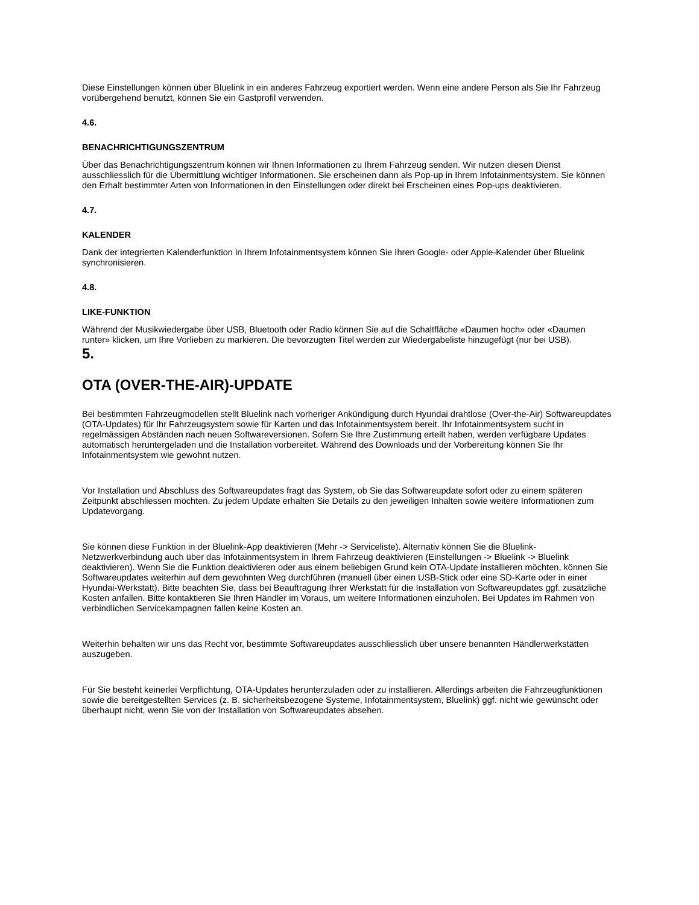Diese Einstellungen können über Bluelink in ein anderes Fahrzeug exportiert werden. Wenn eine andere Person als Sie Ihr Fahrzeug vorübergehend benutzt, können Sie ein Gastprofil verwenden.
4.6.
BENACHRICHTIGUNGSZENTRUM
Über das Benachrichtigungszentrum können wir Ihnen Informationen zu Ihrem Fahrzeug senden. Wir nutzen diesen Dienst ausschliesslich für die Übermittlung wichtiger Informationen. Sie erscheinen dann als Pop-up in Ihrem Infotainmentsystem. Sie können den Erhalt bestimmter Arten von Informationen in den Einstellungen oder direkt bei Erscheinen eines Pop-ups deaktivieren.
4.7.
KALENDER
Dank der integrierten Kalenderfunktion in Ihrem Infotainmentsystem können Sie Ihren Google- oder Apple-Kalender über Bluelink synchronisieren.
4.8.
LIKE-FUNKTION
Während der Musikwiedergabe über USB, Bluetooth oder Radio können Sie auf die Schaltfläche «Daumen hoch» oder «Daumen runter» klicken, um Ihre Vorlieben zu markieren. Die bevorzugten Titel werden zur Wiedergabeliste hinzugefügt (nur bei USB).
5.
OTA (OVER-THE-AIR)-UPDATE
Bei bestimmten Fahrzeugmodellen stellt Bluelink nach vorheriger Ankündigung durch Hyundai drahtlose (Over-the-Air) Softwareupdates (OTA-Updates) für Ihr Fahrzeugsystem sowie für Karten und das Infotainmentsystem bereit. Ihr Infotainmentsystem sucht in regelmässigen Abständen nach neuen Softwareversionen. Sofern Sie Ihre Zustimmung erteilt haben, werden verfügbare Updates automatisch heruntergeladen und die Installation vorbereitet. Während des Downloads und der Vorbereitung können Sie Ihr Infotainmentsystem wie gewohnt nutzen.
Vor Installation und Abschluss des Softwareupdates fragt das System, ob Sie das Softwareupdate sofort oder zu einem späteren Zeitpunkt abschliessen möchten. Zu jedem Update erhalten Sie Details zu den jeweiligen Inhalten sowie weitere Informationen zum Updatevorgang.
Sie können diese Funktion in der Bluelink-App deaktivieren (Mehr -> Serviceliste). Alternativ können Sie die Bluelink-Netzwerkverbindung auch über das Infotainmentsystem in Ihrem Fahrzeug deaktivieren (Einstellungen -> Bluelink -> Bluelink deaktivieren). Wenn Sie die Funktion deaktivieren oder aus einem beliebigen Grund kein OTA-Update installieren möchten, können Sie Softwareupdates weiterhin auf dem gewohnten Weg durchführen (manuell über einen USB-Stick oder eine SD-Karte oder in einer Hyundai-Werkstatt). Bitte beachten Sie, dass bei Beauftragung Ihrer Werkstatt für die Installation von Softwareupdates ggf. zusätzliche Kosten anfallen. Bitte kontaktieren Sie Ihren Händler im Voraus, um weitere Informationen einzuholen. Bei Updates im Rahmen von verbindlichen Servicekampagnen fallen keine Kosten an.
Weiterhin behalten wir uns das Recht vor, bestimmte Softwareupdates ausschliesslich über unsere benannten Händlerwerkstätten auszugeben.
Für Sie besteht keinerlei Verpflichtung, OTA-Updates herunterzuladen oder zu installieren. Allerdings arbeiten die Fahrzeugfunktionen sowie die bereitgestellten Services (z. B. sicherheitsbezogene Systeme, Infotainmentsystem, Bluelink) ggf. nicht wie gewünscht oder überhaupt nicht, wenn Sie von der Installation von Softwareupdates absehen.